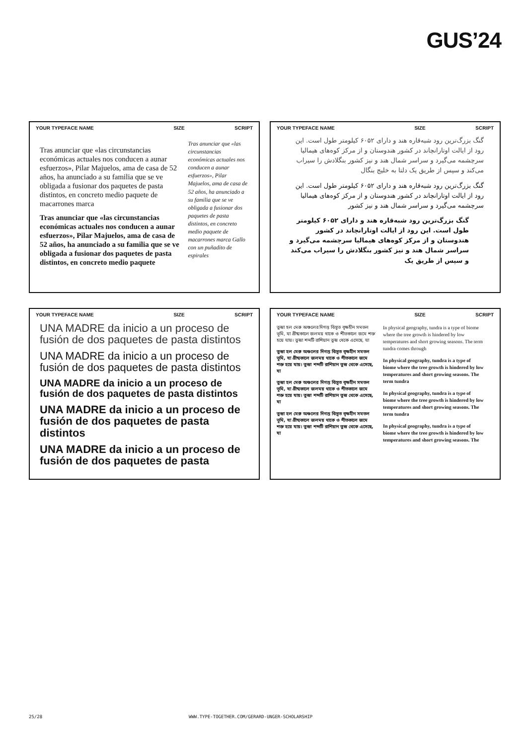GUS’24
YOUR TYPEFACE NAME SIZE SCRIPT
Tras anunciar que «las circunstancias económicas actuales nos conducen a aunar esfuerzos», Pilar Majuelos, ama de casa de 52 años, ha anunciado a su familia que se ve obligada a fusionar dos paquetes de pasta distintos, en concreto medio paquete de macarrones marca
Tras anunciar que «las circunstancias económicas actuales nos conducen a aunar esfuerzos», Pilar Majuelos, ama de casa de 52 años, ha anunciado a su familia que se ve obligada a fusionar dos paquetes de pasta distintos, en concreto medio paquete
Tras anunciar que «las circunstancias económicas actuales nos conducen a aunar esfuerzos», Pilar Majuelos, ama de casa de 52 años, ha anunciado a su familia que se ve obligada a fusionar dos paquetes de pasta distintos, en concreto medio paquete de macarrones marca Gallo con un puñadito de espirales
YOUR TYPEFACE NAME SIZE SCRIPT
گنگ بزرگ‌ترین رود شبه‌قاره هند و دارای ۶۰۵۲ کیلومتر طول است. این رود از ایالت اوتارانچاند در کشور هندوستان و از مرکز کوه‌های هیمالیا سرچشمه می‌گیرد و سراسر شمال هند و نیز کشور بنگلادش را سیراب می‌کند و سپس از طریق یک دلتا به خلیج بنگال
گنگ بزرگ‌ترین رود شبه‌قاره هند و دارای ۶۰۵۲ کیلومتر طول است. این رود از ایالت اوتارانچاند در کشور هندوستان و از مرکز کوه‌های هیمالیا سرچشمه می‌گیرد و سراسر شمال هند و نیز کشور
گنگ بزرگ‌ترین رود شبه‌قاره هند و دارای ۶۰۵۲ کیلومتر طول است. این رود از ایالت اوتارانچاند در کشور هندوستان و از مرکز کوه‌های هیمالیا سرچشمه می‌گیرد و سراسر شمال هند و نیز کشور بنگلادش را سیراب می‌کند و سپس از طریق یک
YOUR TYPEFACE NAME SIZE SCRIPT
UNA MADRE da inicio a un proceso de fusión de dos paquetes de pasta distintos
UNA MADRE da inicio a un proceso de fusión de dos paquetes de pasta distintos
UNA MADRE da inicio a un proceso de fusión de dos paquetes de pasta distintos
UNA MADRE da inicio a un proceso de fusión de dos paquetes de pasta distintos
UNA MADRE da inicio a un proceso de fusión de dos paquetes de pasta
YOUR TYPEFACE NAME SIZE SCRIPT
তুন্দ্রা হল মেরু অঞ্চলের দিগন্ত বিস্তৃত বৃক্ষহীন সমতল ভূমি, যা গ্রীষ্মকালে জলময় থাকে ও শীতকালে জমে শক্ত হয়ে যায়। তুন্দ্রা শব্দটি রাশিয়ান তুন্দ্র থেকে এসেছে, যা
তুন্দ্রা হল মেরু অঞ্চলের দিগন্ত বিস্তৃত বৃক্ষহীন সমতল ভূমি, যা গ্রীষ্মকালে জলময় থাকে ও শীতকালে জমে শক্ত হয়ে যায়। তুন্দ্রা শব্দটি রাশিয়ান তুন্দ্র থেকে এসেছে, যা
তুন্দ্রা হল মেরু অঞ্চলের দিগন্ত বিস্তৃত বৃক্ষহীন সমতল ভূমি, যা গ্রীষ্মকালে জলময় থাকে ও শীতকালে জমে শক্ত হয়ে যায়। তুন্দ্রা শব্দটি রাশিয়ান তুন্দ্র থেকে এসেছে, যা
তুন্দ্রা হল মেরু অঞ্চলের দিগন্ত বিস্তৃত বৃক্ষহীন সমতল ভূমি, যা গ্রীষ্মকালে জলময় থাকে ও শীতকালে জমে শক্ত হয়ে যায়। তুন্দ্রা শব্দটি রাশিয়ান তুন্দ্র থেকে এসেছে, যা
In physical geography, tundra is a type of biome where the tree growth is hindered by low temperatures and short growing seasons. The term tundra comes through
In physical geography, tundra is a type of biome where the tree growth is hindered by low temperatures and short growing seasons. The term tundra
In physical geography, tundra is a type of biome where the tree growth is hindered by low temperatures and short growing seasons. The term tundra
In physical geography, tundra is a type of biome where the tree growth is hindered by low temperatures and short growing seasons. The
25/28
WWW.TYPE-TOGETHER.COM/GERARD-UNGER-SCHOLARSHIP